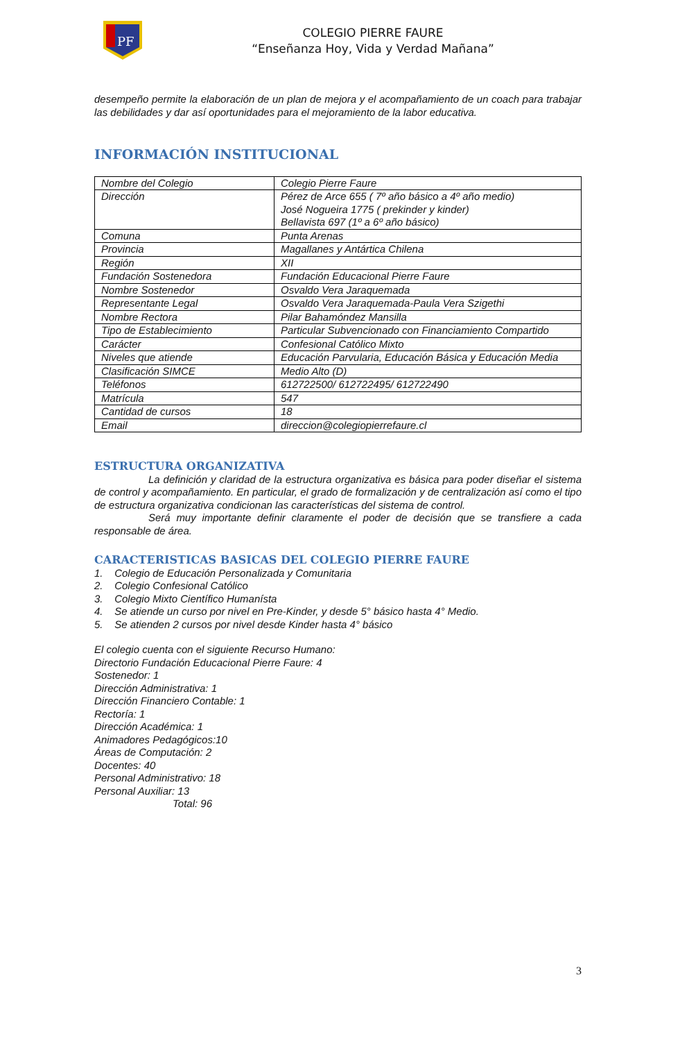PF
COLEGIO PIERRE FAURE
“Enseñanza Hoy, Vida y Verdad Mañana”
desempeño permite la elaboración de un plan de mejora y el acompañamiento de un coach para trabajar las debilidades y dar así oportunidades para el mejoramiento de la labor educativa.
INFORMACIÓN INSTITUCIONAL
| Nombre del Colegio | Colegio Pierre Faure |
| Dirección | Pérez de Arce 655 ( 7º año básico a 4º año medio) José Nogueira 1775 ( prekinder y kinder) Bellavista 697 (1º a 6º año básico) |
| Comuna | Punta Arenas |
| Provincia | Magallanes y Antártica Chilena |
| Región | XII |
| Fundación Sostenedora | Fundación Educacional Pierre Faure |
| Nombre Sostenedor | Osvaldo Vera Jaraquemada |
| Representante Legal | Osvaldo Vera Jaraquemada-Paula Vera Szigethi |
| Nombre Rectora | Pilar Bahamóndez Mansilla |
| Tipo de Establecimiento | Particular Subvencionado con Financiamiento Compartido |
| Carácter | Confesional Católico Mixto |
| Niveles que atiende | Educación Parvularia, Educación Básica y Educación Media |
| Clasificación SIMCE | Medio Alto (D) |
| Teléfonos | 612722500/ 612722495/ 612722490 |
| Matrícula | 547 |
| Cantidad de cursos | 18 |
| Email | direccion@colegiopierrefaure.cl |
ESTRUCTURA ORGANIZATIVA
La definición y claridad de la estructura organizativa es básica para poder diseñar el sistema de control y acompañamiento. En particular, el grado de formalización y de centralización así como el tipo de estructura organizativa condicionan las características del sistema de control.
Será muy importante definir claramente el poder de decisión que se transfiere a cada responsable de área.
CARACTERISTICAS BASICAS DEL COLEGIO PIERRE FAURE
1. Colegio de Educación Personalizada y Comunitaria
2. Colegio Confesional Católico
3. Colegio Mixto Científico Humanísta
4. Se atiende un curso por nivel en Pre-Kinder, y desde 5° básico hasta 4° Medio.
5. Se atienden 2 cursos por nivel desde Kinder hasta 4° básico
El colegio cuenta con el siguiente Recurso Humano:
Directorio Fundación Educacional Pierre Faure: 4
Sostenedor: 1
Dirección Administrativa: 1
Dirección Financiero Contable: 1
Rectoría: 1
Dirección Académica: 1
Animadores Pedagógicos:10
Áreas de Computación: 2
Docentes: 40
Personal Administrativo: 18
Personal Auxiliar: 13
Total: 96
3